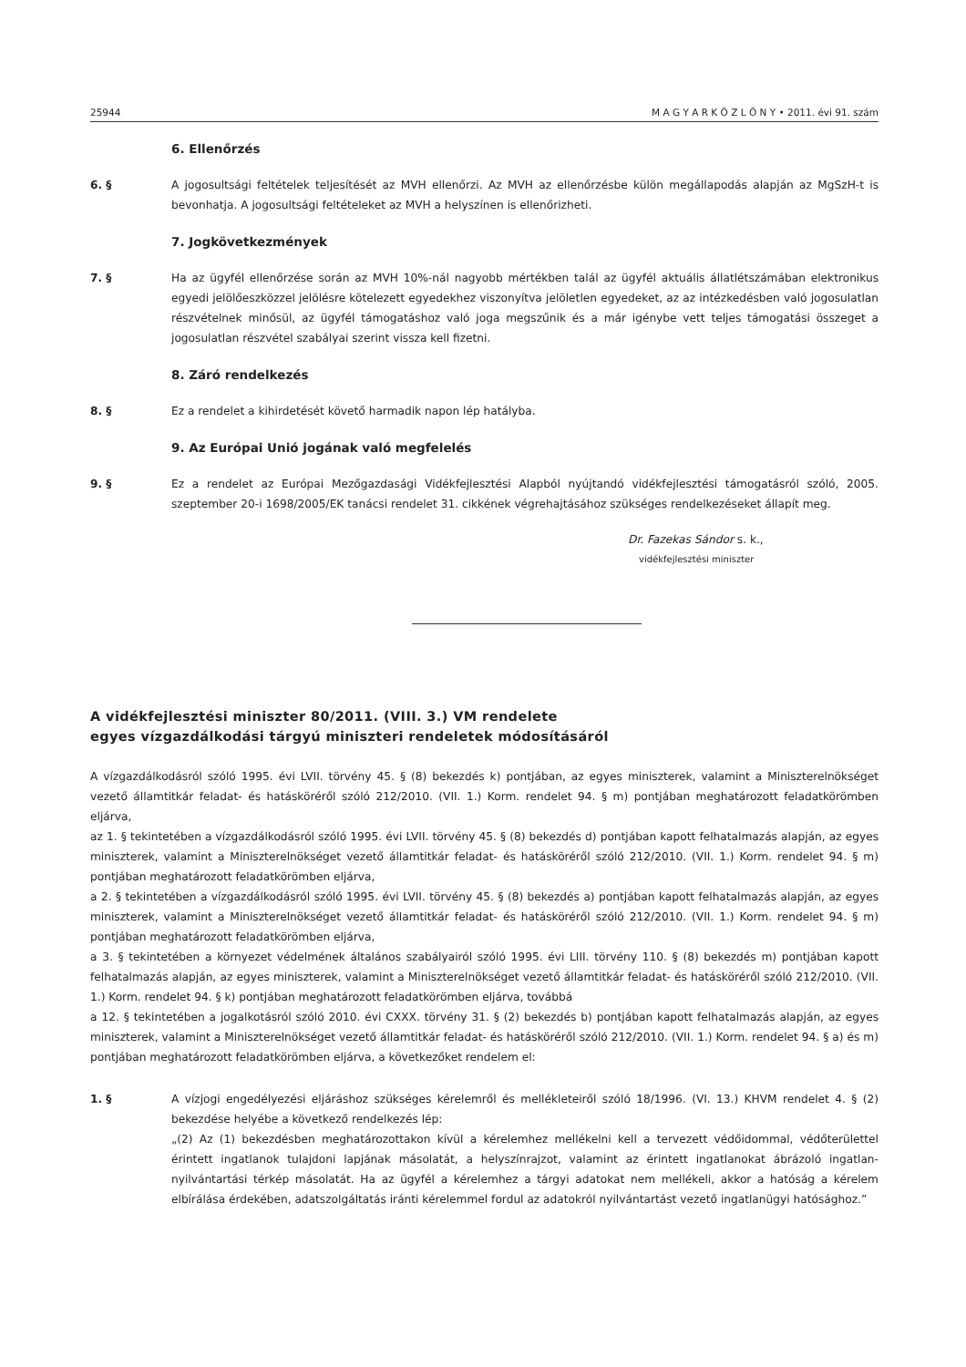25944 M A G Y A R K Ö Z L Ö N Y • 2011. évi 91. szám
6. Ellenőrzés
6. § A jogosultsági feltételek teljesítését az MVH ellenőrzi. Az MVH az ellenőrzésbe külön megállapodás alapján az MgSzH-t is bevonhatja. A jogosultsági feltételeket az MVH a helyszínen is ellenőrizheti.
7. Jogkövetkezmények
7. § Ha az ügyfél ellenőrzése során az MVH 10%-nál nagyobb mértékben talál az ügyfél aktuális állatlétszámában elektronikus egyedi jelölőeszközzel jelölésre kötelezett egyedekhez viszonyítva jelöletlen egyedeket, az az intézkedésben való jogosulatlan részvételnek minősül, az ügyfél támogatáshoz való joga megszűnik és a már igénybe vett teljes támogatási összeget a jogosulatlan részvétel szabályai szerint vissza kell fizetni.
8. Záró rendelkezés
8. § Ez a rendelet a kihirdetését követő harmadik napon lép hatályba.
9. Az Európai Unió jogának való megfelelés
9. § Ez a rendelet az Európai Mezőgazdasági Vidékfejlesztési Alapból nyújtandó vidékfejlesztési támogatásról szóló, 2005. szeptember 20-i 1698/2005/EK tanácsi rendelet 31. cikkének végrehajtásához szükséges rendelkezéseket állapít meg.
Dr. Fazekas Sándor s. k.,
vidékfejlesztési miniszter
A vidékfejlesztési miniszter 80/2011. (VIII. 3.) VM rendelete
egyes vízgazdálkodási tárgyú miniszteri rendeletek módosításáról
A vízgazdálkodásról szóló 1995. évi LVII. törvény 45. § (8) bekezdés k) pontjában, az egyes miniszterek, valamint a Miniszterelnökséget vezető államtitkár feladat- és hatásköréről szóló 212/2010. (VII. 1.) Korm. rendelet 94. § m) pontjában meghatározott feladatkörömben eljárva,
az 1. § tekintetében a vízgazdálkodásról szóló 1995. évi LVII. törvény 45. § (8) bekezdés d) pontjában kapott felhatalmazás alapján, az egyes miniszterek, valamint a Miniszterelnökséget vezető államtitkár feladat- és hatásköréről szóló 212/2010. (VII. 1.) Korm. rendelet 94. § m) pontjában meghatározott feladatkörömben eljárva,
a 2. § tekintetében a vízgazdálkodásról szóló 1995. évi LVII. törvény 45. § (8) bekezdés a) pontjában kapott felhatalmazás alapján, az egyes miniszterek, valamint a Miniszterelnökséget vezető államtitkár feladat- és hatásköréről szóló 212/2010. (VII. 1.) Korm. rendelet 94. § m) pontjában meghatározott feladatkörömben eljárva,
a 3. § tekintetében a környezet védelmének általános szabályairól szóló 1995. évi LIII. törvény 110. § (8) bekezdés m) pontjában kapott felhatalmazás alapján, az egyes miniszterek, valamint a Miniszterelnökséget vezető államtitkár feladat- és hatásköréről szóló 212/2010. (VII. 1.) Korm. rendelet 94. § k) pontjában meghatározott feladatkörömben eljárva, továbbá
a 12. § tekintetében a jogalkotásról szóló 2010. évi CXXX. törvény 31. § (2) bekezdés b) pontjában kapott felhatalmazás alapján, az egyes miniszterek, valamint a Miniszterelnökséget vezető államtitkár feladat- és hatásköréről szóló 212/2010. (VII. 1.) Korm. rendelet 94. § a) és m) pontjában meghatározott feladatkörömben eljárva, a következőket rendelem el:
1. § A vízjogi engedélyezési eljáráshoz szükséges kérelemről és mellékleteiről szóló 18/1996. (VI. 13.) KHVM rendelet 4. § (2) bekezdése helyébe a következő rendelkezés lép:
„(2) Az (1) bekezdésben meghatározottakon kívül a kérelemhez mellékelni kell a tervezett védőidommal, védőterülettel érintett ingatlanok tulajdoni lapjának másolatát, a helyszínrajzot, valamint az érintett ingatlanokat ábrázoló ingatlan-nyilvántartási térkép másolatát. Ha az ügyfél a kérelemhez a tárgyi adatokat nem mellékeli, akkor a hatóság a kérelem elbírálása érdekében, adatszolgáltatás iránti kérelemmel fordul az adatokról nyilvántartást vezető ingatlanügyi hatósághoz.”